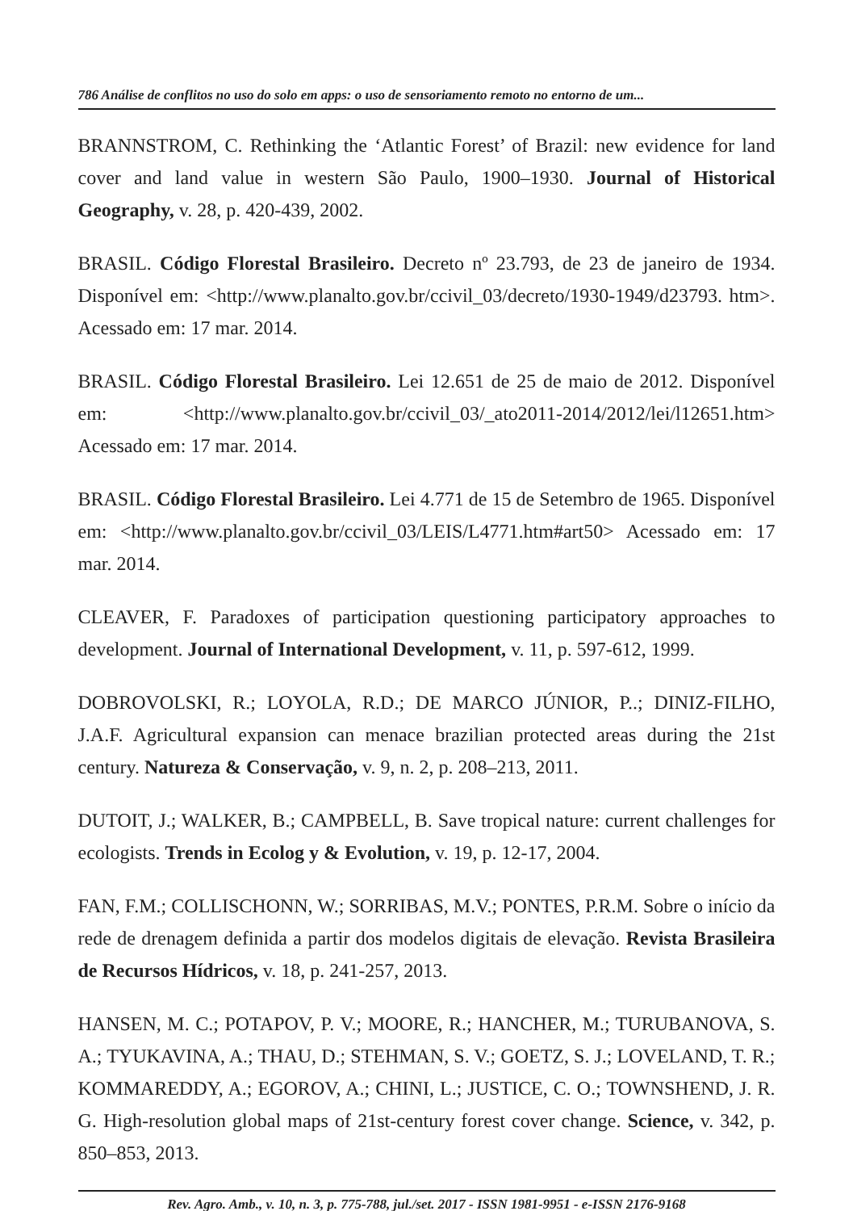786 Análise de conflitos no uso do solo em apps: o uso de sensoriamento remoto no entorno de um...
BRANNSTROM, C. Rethinking the ‘Atlantic Forest’ of Brazil: new evidence for land cover and land value in western São Paulo, 1900–1930. Journal of Historical Geography, v. 28, p. 420-439, 2002.
BRASIL. Código Florestal Brasileiro. Decreto nº 23.793, de 23 de janeiro de 1934. Disponível em: <http://www.planalto.gov.br/ccivil_03/decreto/1930-1949/d23793. htm>. Acessado em: 17 mar. 2014.
BRASIL. Código Florestal Brasileiro. Lei 12.651 de 25 de maio de 2012. Disponível em: <http://www.planalto.gov.br/ccivil_03/_ato2011-2014/2012/lei/l12651.htm> Acessado em: 17 mar. 2014.
BRASIL. Código Florestal Brasileiro. Lei 4.771 de 15 de Setembro de 1965. Disponível em: <http://www.planalto.gov.br/ccivil_03/LEIS/L4771.htm#art50> Acessado em: 17 mar. 2014.
CLEAVER, F. Paradoxes of participation questioning participatory approaches to development. Journal of International Development, v. 11, p. 597-612, 1999.
DOBROVOLSKI, R.; LOYOLA, R.D.; DE MARCO JÚNIOR, P..; DINIZ-FILHO, J.A.F. Agricultural expansion can menace brazilian protected areas during the 21st century. Natureza & Conservação, v. 9, n. 2, p. 208–213, 2011.
DUTOIT, J.; WALKER, B.; CAMPBELL, B. Save tropical nature: current challenges for ecologists. Trends in Ecolog y & Evolution, v. 19, p. 12-17, 2004.
FAN, F.M.; COLLISCHONN, W.; SORRIBAS, M.V.; PONTES, P.R.M. Sobre o início da rede de drenagem definida a partir dos modelos digitais de elevação. Revista Brasileira de Recursos Hídricos, v. 18, p. 241-257, 2013.
HANSEN, M. C.; POTAPOV, P. V.; MOORE, R.; HANCHER, M.; TURUBANOVA, S. A.; TYUKAVINA, A.; THAU, D.; STEHMAN, S. V.; GOETZ, S. J.; LOVELAND, T. R.; KOMMAREDDY, A.; EGOROV, A.; CHINI, L.; JUSTICE, C. O.; TOWNSHEND, J. R. G. High-resolution global maps of 21st-century forest cover change. Science, v. 342, p. 850–853, 2013.
Rev. Agro. Amb., v. 10, n. 3, p. 775-788, jul./set. 2017 - ISSN 1981-9951 - e-ISSN 2176-9168